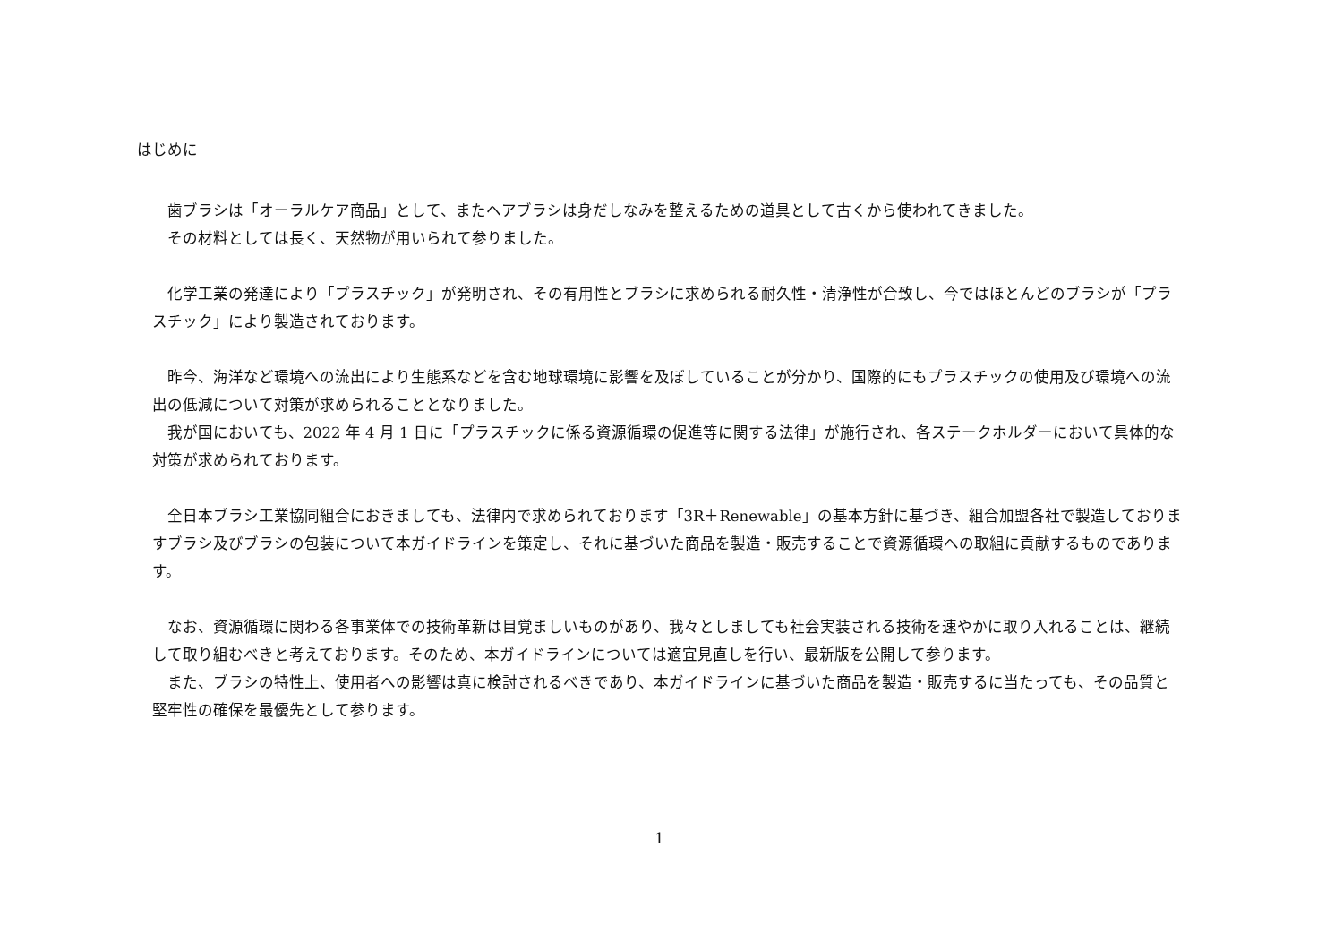はじめに
歯ブラシは「オーラルケア商品」として、またヘアブラシは身だしなみを整えるための道具として古くから使われてきました。
その材料としては長く、天然物が用いられて参りました。
化学工業の発達により「プラスチック」が発明され、その有用性とブラシに求められる耐久性・清浄性が合致し、今ではほとんどのブラシが「プラスチック」により製造されております。
昨今、海洋など環境への流出により生態系などを含む地球環境に影響を及ぼしていることが分かり、国際的にもプラスチックの使用及び環境への流出の低減について対策が求められることとなりました。
我が国においても、2022 年 4 月 1 日に「プラスチックに係る資源循環の促進等に関する法律」が施行され、各ステークホルダーにおいて具体的な対策が求められております。
全日本ブラシ工業協同組合におきましても、法律内で求められております「3R＋Renewable」の基本方針に基づき、組合加盟各社で製造しておりますブラシ及びブラシの包装について本ガイドラインを策定し、それに基づいた商品を製造・販売することで資源循環への取組に貢献するものであります。
なお、資源循環に関わる各事業体での技術革新は目覚ましいものがあり、我々としましても社会実装される技術を速やかに取り入れることは、継続して取り組むべきと考えております。そのため、本ガイドラインについては適宜見直しを行い、最新版を公開して参ります。
また、ブラシの特性上、使用者への影響は真に検討されるべきであり、本ガイドラインに基づいた商品を製造・販売するに当たっても、その品質と堅牢性の確保を最優先として参ります。
1